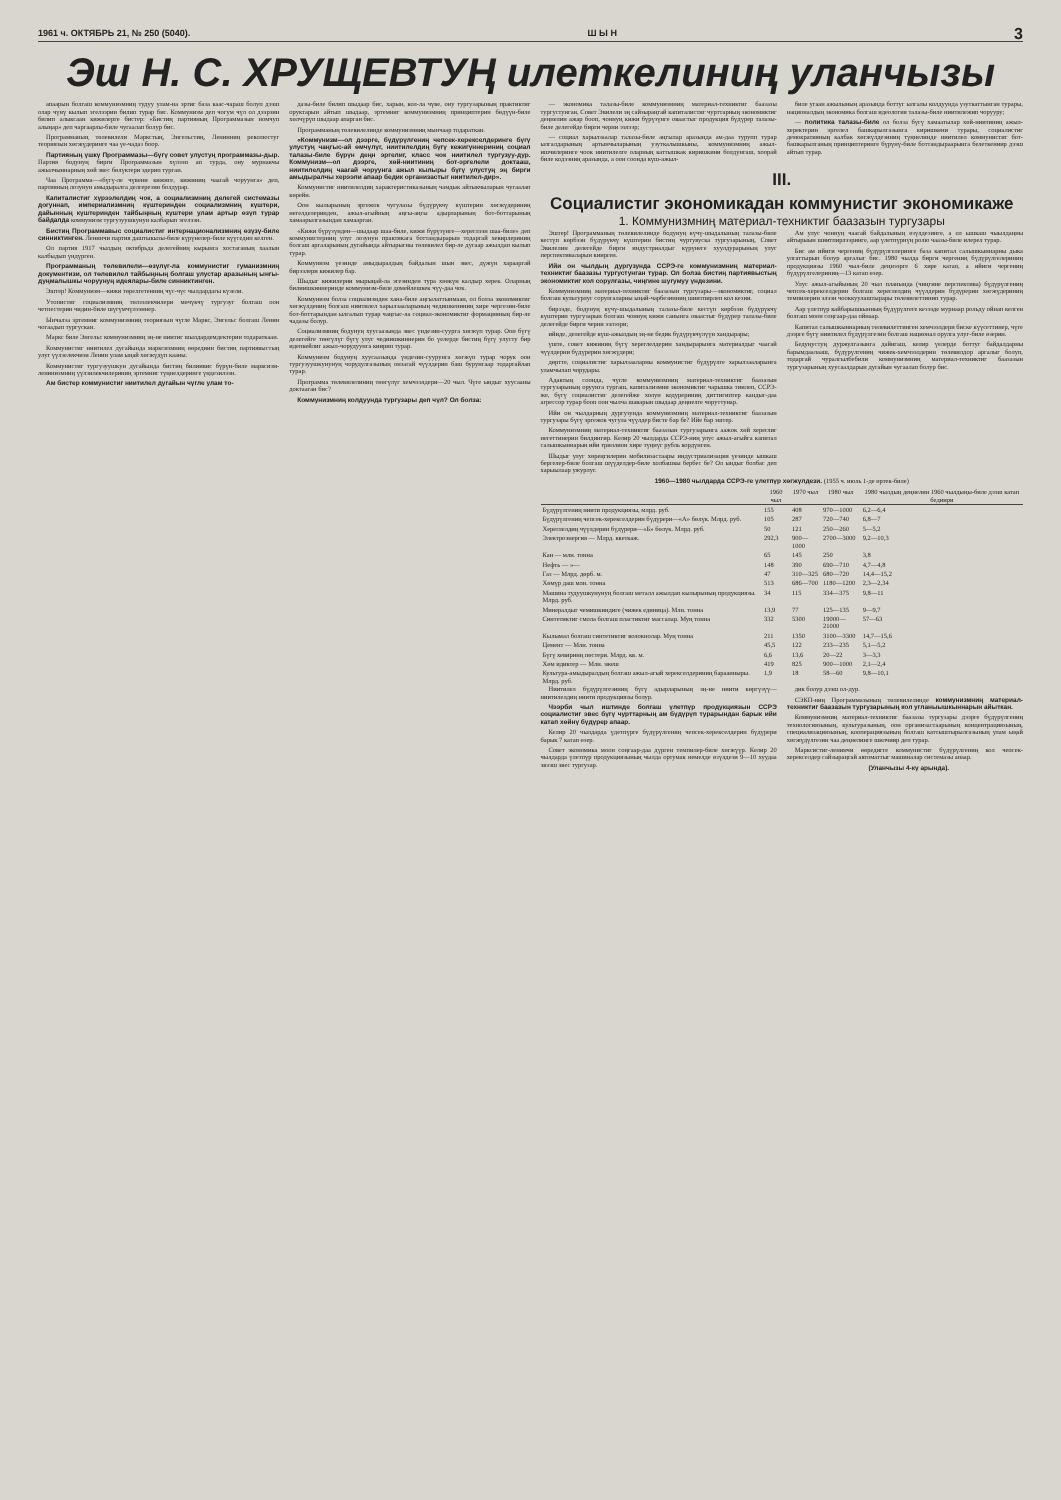1961 ч. ОКТЯБРЬ 21, № 250 (5040). Ш Ы Н 3
Эш Н. С. ХРУЩЕВТУҢ илеткелиниң уланчызы
апаарын болгаш коммунизмниң тудуу улам-на эртиг база каас-чараш болуп дээш олар чүнү кылып эгелээрин билип турар бис. Коммунизм деп чогум чүл ол дээрзин билип алыксаан кижилерге бистер: «Бистиң партияның Программазын номчуп алыңар» деп чаргаарлы-биле чугаалап болур бис.
Программаның төлевилели Маркстың, Энгельстиң, Ленинниң революстуг теориязын хөгжүдеринге чаа үе-чадаз боор.
Партияның үшкү Программазы—бүгү совет улустуң программазы-дыр. Партия бодунуң бирги Программазын хүлээп ап турда, ону мурнакчы ажылчыннарның хөй эвес бөлүктери эдерип турган.
Чаа Программа—«бүгү-ле чүвени кижиге, кижиниң чаагай чоруунга» деп, партияның лозунун амыдыралга делгерезин болдурар.
Капиталистиг хүрээлелдиң чок, а социализмниң делегей системазы догуннап, империализмниң күштеринден социализмниң күштери, дайынның күштеринден тайбыңның күштери улам артыр өзүп турар байдалда коммунизм тургузуушкунун калбарып эгелээн.
Бистиң Программавыс социалистиг интернационализмниң өзүзү-биле синниктинген. Ленинчи партия даштыкызы-биле күрүнелер-биле күүседип келген.
Ол партия 1917 чылдың октябрьда делегейниң кырынга хостаганың хаалын калбыдып үндүрген.
Программаның төлевилели—өзүлүг-ла коммунистиг гуманизмниң документизи, ол төлевилел тайбыңның болгаш улустар аразының ынгы-дуңмалышкы чоруунуң идеялары-биле синниктинген.
Эштер! Коммунизм—кижи төрелгетенниң чүс-чүс чылдардагы күзели.
Утопистиг социализмниң төлээлекчилери мөчүкчү тургузуг болгаш оон четпестерин чидин-биле шүгүмчүлээннер.
Ынчалза эртемниг коммунизмниң теориязын чүгле Маркс, Энгельс болгаш Ленин чогаадып тургускан.
Маркс биле Энгельс коммунизмниң эң-не ниитиг шылдардемдектерин тодараткаан.
Коммунистиг ниитилел дугайында марксизмниң өөредиин бистиң партиявыстың улуг үүлзелекчизи Ленин улам ыңай хөгжүдүп кааны.
Коммунистиг тургузуушкун дугайында бистиң билиивис бүрүн-биле марксизм-ленинизмниң үүлзилекчилериниң эртемниг түңнелдеринге үндезилээн.
Ам бистер коммунистиг ниитилел дугайын чүгле улам то-
дазы-биле билип шыдаар бис, харын, кол-ла чүве, ону тургузарының практиктиг оруктарын айтып шыдаар, эртемниг коммунизмниң принциптерин бөдүүн-биле хөлчүрүп шыдаар апарган бис.
Программаның төлевилелинде коммунизмниң мынчаар тодараткан.
«Коммунизм—ол дээрге, бүдүрүлгениң чепсек-херекселдеринге бүгү улустуң чаңгыс-ай өмчүлүг, ниитилелдиң бүгү кежигүннериниң социал талазы-биле бүрүн деңн эргелиг, класс чок ниитилел тургузуу-дур. Коммунизм—ол дээрге, хөй-ниитиниң бот-эргелели доктааш, ниитилелдиң чаагай чоруунга ажыл кылыры бүгү улустуң эң бирги амыдыралчы херээли апаар бедик организастыг ниитилел-дир».
Коммунистиг ниитилелдиң характеристиказының чамдык айтыкчыларын чугаалап көрейн.
Оон кылырының эргежок чугулазы бүдүрүкчү күштерин хөгжүдериниң негелделеринден, ажыл-агыйның аңгы-аңгы адырларының бот-боттарының хамаарылгазындан хамаарган.
«Кижи бүрүзүнден—шыдаар шаа-биле, кижи бүрүзүнге—хереглээн шаа-биле» деп коммунистерниң улуг лозунун практикага боттандырарын тодаргай хевирлериниң болгаш аргаларының дугайында айтырыгны төлевилел бир-ле дугаар ажылдап кылып турар.
Коммунизм үезинде амыдыралдың байдалын шын эвес, дүжүн харааргай бирээлери кижилер бар.
Шыдыг кижилерни мырыңай-ла эгезинден тура хөөкүн калдыр херек. Оларның билиишкиннеринде коммунизм-биле домейлешкек чүү-даа чок.
Коммунизм болза социализмден хана-биле аңгылаттынмаан, ол болза экономиктиг хөгжүлдениң болгаш ниитилел харылзааларының чедишкениниң хире чергезин-биле бот-боттарындан ылгалып турар чаңгыс-ла социал-экономиктиг формацияның бир-ле чадазы болур.
Социализмниң бодунуң хуусаазында эвес үндезин-суурга хөгжүп турар. Оон бүгү делегейге төөгүлүг бүгү улуг чедиишкиннерин бо үелерде бистиң бүгү улусту бир идепкейлиг ажыл-чорудуунга киирип турар.
Коммунизм бодунуң хуусаазында үндезин-суурунга хөгжүп турар чорук оон тургузуушкунунуң чорудулгазының онзагай чүүлдерин баш бурунгаар тодаргайлап турар.
Программа төлевилелиниң төөгүлүг хемчээлдери—20 чыл. Чүге ындыг хуусааны доктааган бис?
Коммунизмниң колдуунда тургузары деп чүл? Ол болза:
— экономика талазы-биле коммунизмниң материал-техниктиг баазазы тургустунган, Совет Эвилели эң сайзыраңгай капиталистиг чурттарның экономиктиг деңнелин ажар бооп, чоннуң кижи бүрүзүнге оваастыг продукция бүдүрер талазы-биле делегейде бирги черни ээлээр;
— социал харылзаалар талазы-биле аңгылар аразында ам-даа турупп турар ылгалдарының артынчыларының узуткалышкыны, коммунизмниң ажыл-ишчилеринге чоок ниитилелге оларның каттышкак киришкини болдунгаш, хоорай биле кодээниң аразында, а оон соонда күш-ажыл-
биле угаан ажылының аразында боттуг ылгалы колдуунда узуткаттынган турары, националдың экономика болгаш идеология талазы-биле ниитилежип чорууру;
— политика талазы-биле ол болза бүгү хамаатылар хөй-ниитиниң ажыл-херектерин эргелел башкарылгазынга киришкени турары, социалистиг демократияның калбак хөгжүлдезиниң түңнелинде ниитилел коммунистиг бот-башкарылганың принциптеринге бүрүнү-биле боттандыраарынга белеткениир дээш айтып турар.
III.
Социалистиг экономикадан коммунистиг экономикаже
1. Коммунизмниң материал-техниктиг баазазын тургузары
Эштер! Программаның төлевилелинде бодунуң күчү-шыдалының талазы-биле кестүп көрбээн бүдүрүкчү күштерин бистиң чуртувуска тургузарының, Совет Эвилелин делегейде бирги индустриалдыг күрүнеге хуулдурарының улуг перспективаларын киирген.
Ийи он чылдың дургузунда ССРЭ-ге коммунизмниң материал-техниктиг баазазы тургустунган турар. Ол болза бистиң партиявыстың экономиктиг кол сорулгазы, чиңгине шугумуу үндезини.
Коммунизмниң материал-техниктиг баазазын тургузары—экономиктиг, социал болгаш культурлуг сорулгаларны ыңай-чарбезинниң шиитпирлеп кол кезии.
бирээде, бодунуң күчү-шыдалының талазы-биле кестүп көрбээн бүдүрүкчү күштерин тургузарын болгаш чоннуң кижи санынга оваастыг бүдүрер талазы-биле делегейде бирги черни ээлээри;
ийиде, делегейде күш-ажылдың эң-не бедик бүдүрүкчүлүүн хандырары;
үште, совет кижиниң бүгү хереглелдерин хандырарынга материалдыг чаагай чүүлдерни бүдүрерин хөгжүдери;
дөртте, социалистиг харылзааларны коммунистиг бүдүрүлге харылзааларынга уламчылап чорудары.
Адактың соонда, чүгле коммунизмниң материал-техниктиг баазазын тургузарының оруунга тургаш, капитализмни экономиктиг чарышка тиилеп, ССРЭ-же, бүгү социалистиг делегейже холун кодурериниң диттигиптер кандыг-даа агрессор турар бооп оон чылча шаварын шыдаар деңнелге чоруттунар.
Ийи он чылдарның дургузунда коммунизмниң материал-техниктиг баазазын тургузары бүгү эргежок чугула чүүлдер бисте бар бе? Ийе бар эштер.
Коммунизмниң материал-техниктиг баазазын тургузарынга аажок хөй хереглиг негеттинерин билдингир. Келир 20 чылдарда ССРЭ-ниң улус ажыл-агыйга капитал салышкыннарын ийи триллион хире түңнүг рубль кордүнген.
Шыдыг улуг хөреңгилерин мобилизастаары индустриализация үезинде ышкаш бергелер-биле болгаш шүүделдер-биле холбашкы бербес бе? Ол ындыг болбас деп харыылаар ужурлуг.
Ам улус чоннуң чаагай байдалының өзүлдезинге, а ол ышкаш чыылдаңны айтырыын шиитпирлээринге, аар үлетпүрнүң ролю чаазы-биле илерел турар.
Бис ам ийиги чергениң бүдүрүлгелеринге база капитал салышкыннарны дыка улгаттырып болур аргалыг бис. 1980 чылда бирги чергениң бүдүрүлгелериниң продукциязы 1960 чыл-биле деңнээрге 6 хире катап, а ийиги чергениң бүдүрүлгелериниң—13 катап өзер.
Улус ажыл-агыйының 20 чыл планында (чиңгине перспектива) бүдүрүлгениң чепсек-херекселдерин болгаш хереглелдиң чүүлдерин бүдүрерин хөгжүдериниң темпилерин элээн чооккуулаштырары төлевилеттинип турар.
Аар үлетпүр кайбарышкынның бүдүрүлгеге кезээде мурнаар рольду ойнап келген болгаш моон соңгаар-даа ойнаар.
Капитал салышкыннарның төлевилеттинген хемчээлдери биске күүсеттинер, чүге дээрге бүгү ниитилел бүдүрүлгезин болгаш национал орулга улуг-биле өзерин.
Бедуңустуң дуржулгазынга дайнгаш, келир үелерде боттуг байдалдарны барымдаалааш, бүдүрүлгениң чижек-хемчээлдерин төлевилдор аргалыг болуп, тодаргай чуралгылбебили коммунизмниң материал-техниктиг баазазын тургузарының хуусаалдарын дугайын чугаалап болур бис.
1960—1980 чылдарда ССРЭ-ге үлетпүр хөгжүлдези. (1955 ч. июль 1-де өртек-биле)
| | 1960 чыл | 1970 чыл | 1980 чыл | 1980 чылдың деңнелин 1960 чылдыңы-биле дээш катап бедиири |
| --- | --- | --- | --- | --- |
| Бүдүрүлгениң ниити продукциязы, млрд. руб. | 155 | 408 | 970—1000 | 6,2—6,4 |
| Бүдүрүлгениң чепсек-херекселдерин бүдүрери—«А» бөлүк. Млрд. руб. | 105 | 287 | 720—740 | 6,8—7 |
| Хереглелдиң чүүлдерин бүдүрери—«Б» бөлүк. Млрд. руб. | 50 | 121 | 250—260 | 5—5,2 |
| Электроэнергия — Млрд. кветкаж. | 292,3 | 900—1000 | 2700—3000 | 9,2—10,3 |
| Кан — млн. тонна | 65 | 145 | 250 | 3,8 |
| Нефть — »— | 148 | 390 | 690—710 | 4,7—4,8 |
| Газ — Млрд. дөрб. м. | 47 | 310—325 | 680—720 | 14,4—15,2 |
| Хөмүр даш млн. тонна | 513 | 686—700 | 1180—1200 | 2,3—2,34 |
| Машина тудуушкунунуң болгаш металл ажылдап кылырының продукциязы. Млрд. руб. | 34 | 115 | 334—375 | 9,8—11 |
| Минералдыг чемишкиндиге (чижек единица). Млн. тонна | 13,9 | 77 | 125—135 | 9—9,7 |
| Синтетиктиг смола болгаш пластиктиг массалар. Муң тонна | 332 | 5300 | 19000—21000 | 57—63 |
| Кылымал болгаш синтетиктиг волокнолар. Муң тонна | 211 | 1350 | 3100—3300 | 14,7—15,6 |
| Цемент — Млн. тонна | 45,5 | 122 | 233—235 | 5,1—5,2 |
| Бүгү хевиринң пөстери. Млрд. кв. м. | 6,6 | 13,6 | 20—22 | 3—3,3 |
| Хөм идиктер — Млн. эжеш | 419 | 825 | 900—1000 | 2,1—2,4 |
| Культура-амыдыралдың болгаш ажыл-агый херекселдериниң бараанныры. Млрд. руб. | 1,9 | 18 | 58—60 | 9,8—10,1 |
Ниитилел бүдүрүлгезиниң бүгү адырларының эң-не ниити көргүзүү—ниитилелдиң ниити продукциязы болур.
Чээрби чыл иштинде болгаш үлетпүр продукциязын ССРЭ социалистиг эвес бүгү чурттарның ам бүдүрүп турарындан барык ийи катап хөйнү бүдүрер апаар.
Келир 20 чылдарда үдетпүрге бүдүрүлгениң чепсек-херекселдерин бүдүрери барык 7 катап өзер.
Совет экономика моон соңгаар-даа дүрген темпилер-биле хөгжүүр. Келир 20 чылдарда үлетпүр продукциязының чылда ортумак немелде өзүлдези 9—10 хуудаа эвээш эвес тургузар.
дик болур дээш ол-дур.
СЭКП-ниң Программазының төлевилелинде коммунизмниң материал-техниктиг баазазын тургузарының кол угланыышкыннарын айыткан.
Коммунизмниң материал-техниктиг баазазы тургузары дээрге бүдүрүлгениң технологиязының, культуразының, оон организастаарының концентрациязының, специализациязының, кооперациязының болгаш каттыштырылгазының улам ыңай хөгжүдүлгезин чаа деңнелинге шилчиир деп турар.
Марксистиг-ленинчи өөредигге коммунистиг бүдүрүлгениң кол чепсек-херекселдер сайзыраңгай автоматтыг машиналар системазы апаар.
(Уланчызы 4-кү арында).